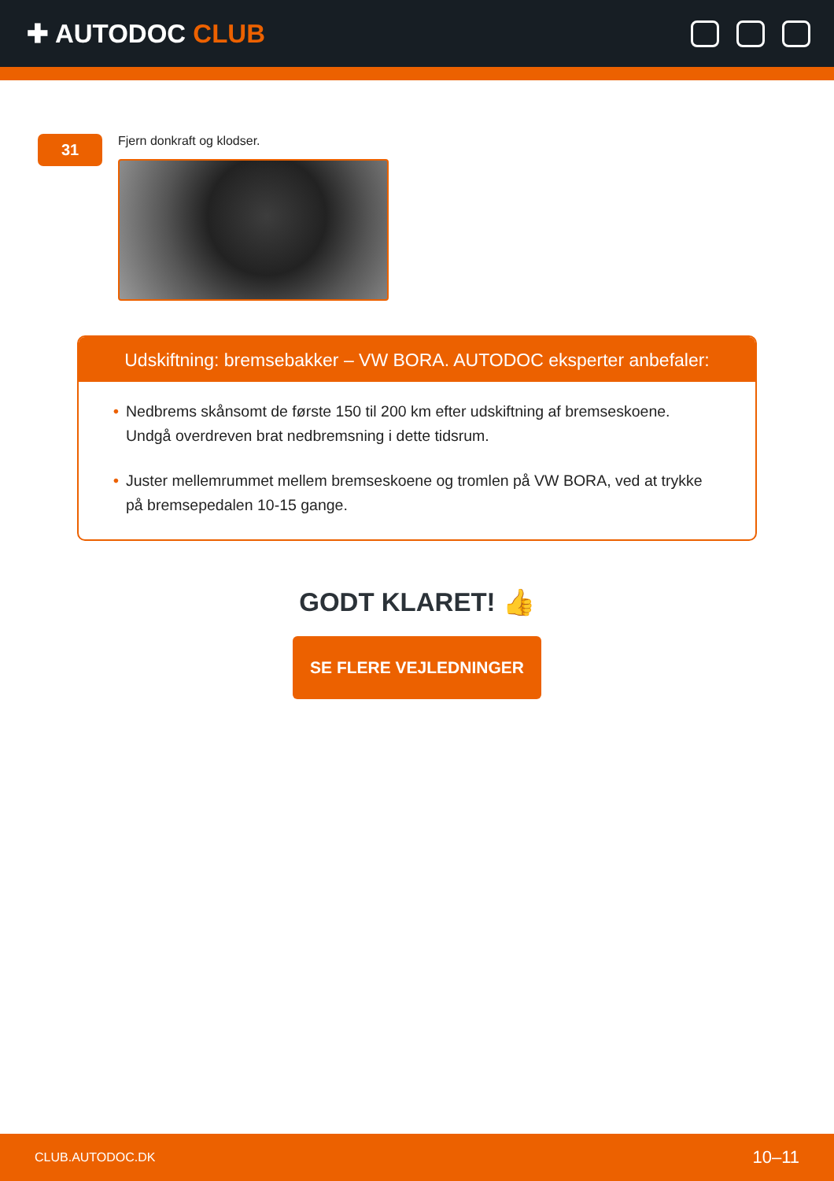✚ AUTODOC CLUB
31
Fjern donkraft og klodser.
Udskiftning: bremsebakker – VW BORA. AUTODOC eksperter anbefaler:
• Nedbrems skånsomt de første 150 til 200 km efter udskiftning af bremseskoene. Undgå overdreven brat nedbremsning i dette tidsrum.
• Juster mellemrummet mellem bremseskoene og tromlen på VW BORA, ved at trykke på bremsepedalen 10-15 gange.
GODT KLARET! 👍
SE FLERE VEJLEDNINGER
CLUB.AUTODOC.DK 10–11